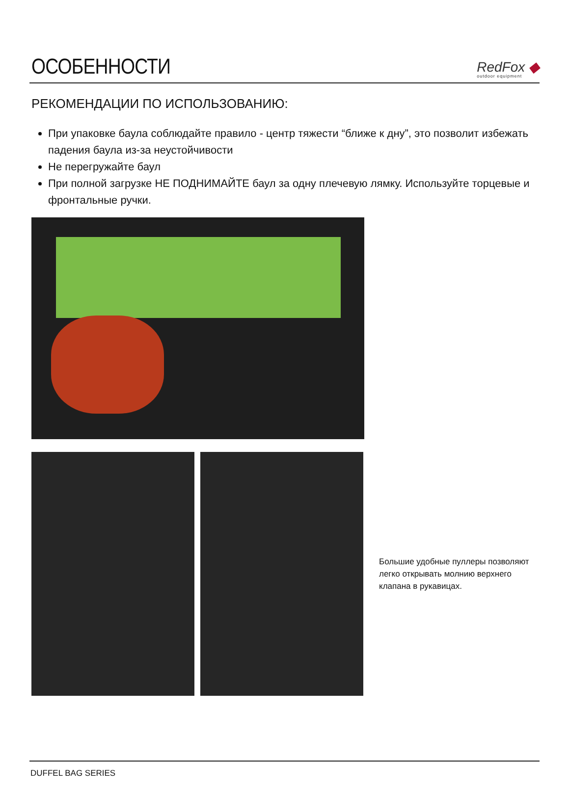ОСОБЕННОСТИ
RedFox ◆
outdoor equipment
РЕКОМЕНДАЦИИ ПО ИСПОЛЬЗОВАНИЮ:
При упаковке баула соблюдайте правило - центр тяжести “ближе к дну”, это позволит избежать падения баула из-за неустойчивости
Не перегружайте баул
При полной загрузке НЕ ПОДНИМАЙТЕ баул за одну плечевую лямку. Используйте торцевые и фронтальные ручки.
Большие удобные пуллеры позволяют легко открывать молнию верхнего клапана в рукавицах.
DUFFEL BAG SERIES